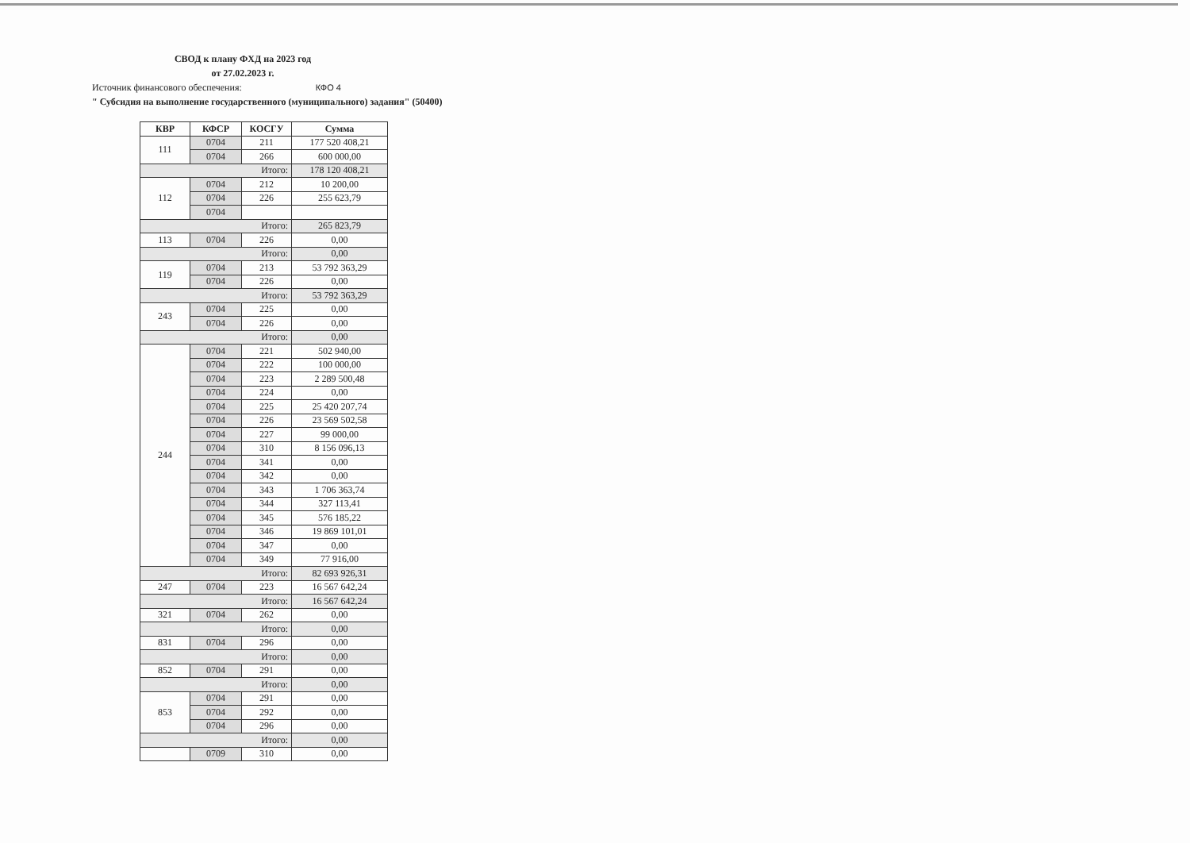СВОД к плану ФХД на 2023 год
от 27.02.2023 г.
Источник финансового обеспечения: КФО 4
" Субсидия на выполнение государственного (муниципального) задания" (50400)
| КВР | КФСР | КОСГУ | Сумма |
| --- | --- | --- | --- |
| 111 | 0704 | 211 | 177 520 408,21 |
| | 0704 | 266 | 600 000,00 |
| Итого: | | | 178 120 408,21 |
| 112 | 0704 | 212 | 10 200,00 |
| | 0704 | 226 | 255 623,79 |
| | 0704 | | |
| Итого: | | | 265 823,79 |
| 113 | 0704 | 226 | 0,00 |
| Итого: | | | 0,00 |
| 119 | 0704 | 213 | 53 792 363,29 |
| | 0704 | 226 | 0,00 |
| Итого: | | | 53 792 363,29 |
| 243 | 0704 | 225 | 0,00 |
| | 0704 | 226 | 0,00 |
| Итого: | | | 0,00 |
| 244 | 0704 | 221 | 502 940,00 |
| | 0704 | 222 | 100 000,00 |
| | 0704 | 223 | 2 289 500,48 |
| | 0704 | 224 | 0,00 |
| | 0704 | 225 | 25 420 207,74 |
| | 0704 | 226 | 23 569 502,58 |
| | 0704 | 227 | 99 000,00 |
| | 0704 | 310 | 8 156 096,13 |
| | 0704 | 341 | 0,00 |
| | 0704 | 342 | 0,00 |
| | 0704 | 343 | 1 706 363,74 |
| | 0704 | 344 | 327 113,41 |
| | 0704 | 345 | 576 185,22 |
| | 0704 | 346 | 19 869 101,01 |
| | 0704 | 347 | 0,00 |
| | 0704 | 349 | 77 916,00 |
| Итого: | | | 82 693 926,31 |
| 247 | 0704 | 223 | 16 567 642,24 |
| Итого: | | | 16 567 642,24 |
| 321 | 0704 | 262 | 0,00 |
| Итого: | | | 0,00 |
| 831 | 0704 | 296 | 0,00 |
| Итого: | | | 0,00 |
| 852 | 0704 | 291 | 0,00 |
| Итого: | | | 0,00 |
| 853 | 0704 | 291 | 0,00 |
| | 0704 | 292 | 0,00 |
| | 0704 | 296 | 0,00 |
| Итого: | | | 0,00 |
| | 0709 | 310 | 0,00 |